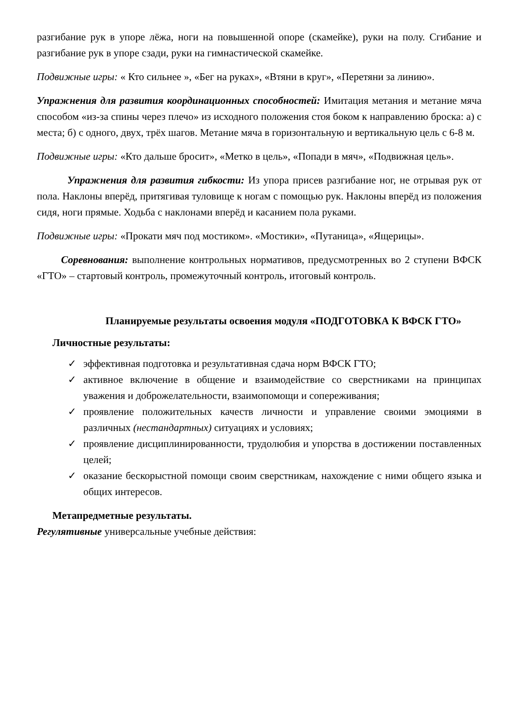разгибание рук в упоре лёжа, ноги на повышенной опоре (скамейке), руки на полу. Сгибание и разгибание рук в упоре сзади, руки на гимнастической скамейке.
Подвижные игры: « Кто сильнее », «Бег на руках», «Втяни в круг», «Перетяни за линию».
Упражнения для развития координационных способностей: Имитация метания и метание мяча способом «из-за спины через плечо» из исходного положения стоя боком к направлению броска: а) с места; б) с одного, двух, трёх шагов. Метание мяча в горизонтальную и вертикальную цель с 6-8 м.
Подвижные игры: «Кто дальше бросит», «Метко в цель», «Попади в мяч», «Подвижная цель».
Упражнения для развития гибкости: Из упора присев разгибание ног, не отрывая рук от пола. Наклоны вперёд, притягивая туловище к ногам с помощью рук. Наклоны вперёд из положения сидя, ноги прямые. Ходьба с наклонами вперёд и касанием пола руками.
Подвижные игры: «Прокати мяч под мостиком». «Мостики», «Путаница», «Ящерицы».
Соревнования: выполнение контрольных нормативов, предусмотренных во 2 ступени ВФСК «ГТО» – стартовый контроль, промежуточный контроль, итоговый контроль.
Планируемые результаты освоения модуля «ПОДГОТОВКА К ВФСК ГТО»
Личностные результаты:
✓ эффективная подготовка и результативная сдача норм ВФСК ГТО;
✓ активное включение в общение и взаимодействие со сверстниками на принципах уважения и доброжелательности, взаимопомощи и сопереживания;
✓ проявление положительных качеств личности и управление своими эмоциями в различных (нестандартных) ситуациях и условиях;
✓ проявление дисциплинированности, трудолюбия и упорства в достижении поставленных целей;
✓ оказание бескорыстной помощи своим сверстникам, нахождение с ними общего языка и общих интересов.
Метапредметные результаты.
Регулятивные универсальные учебные действия: